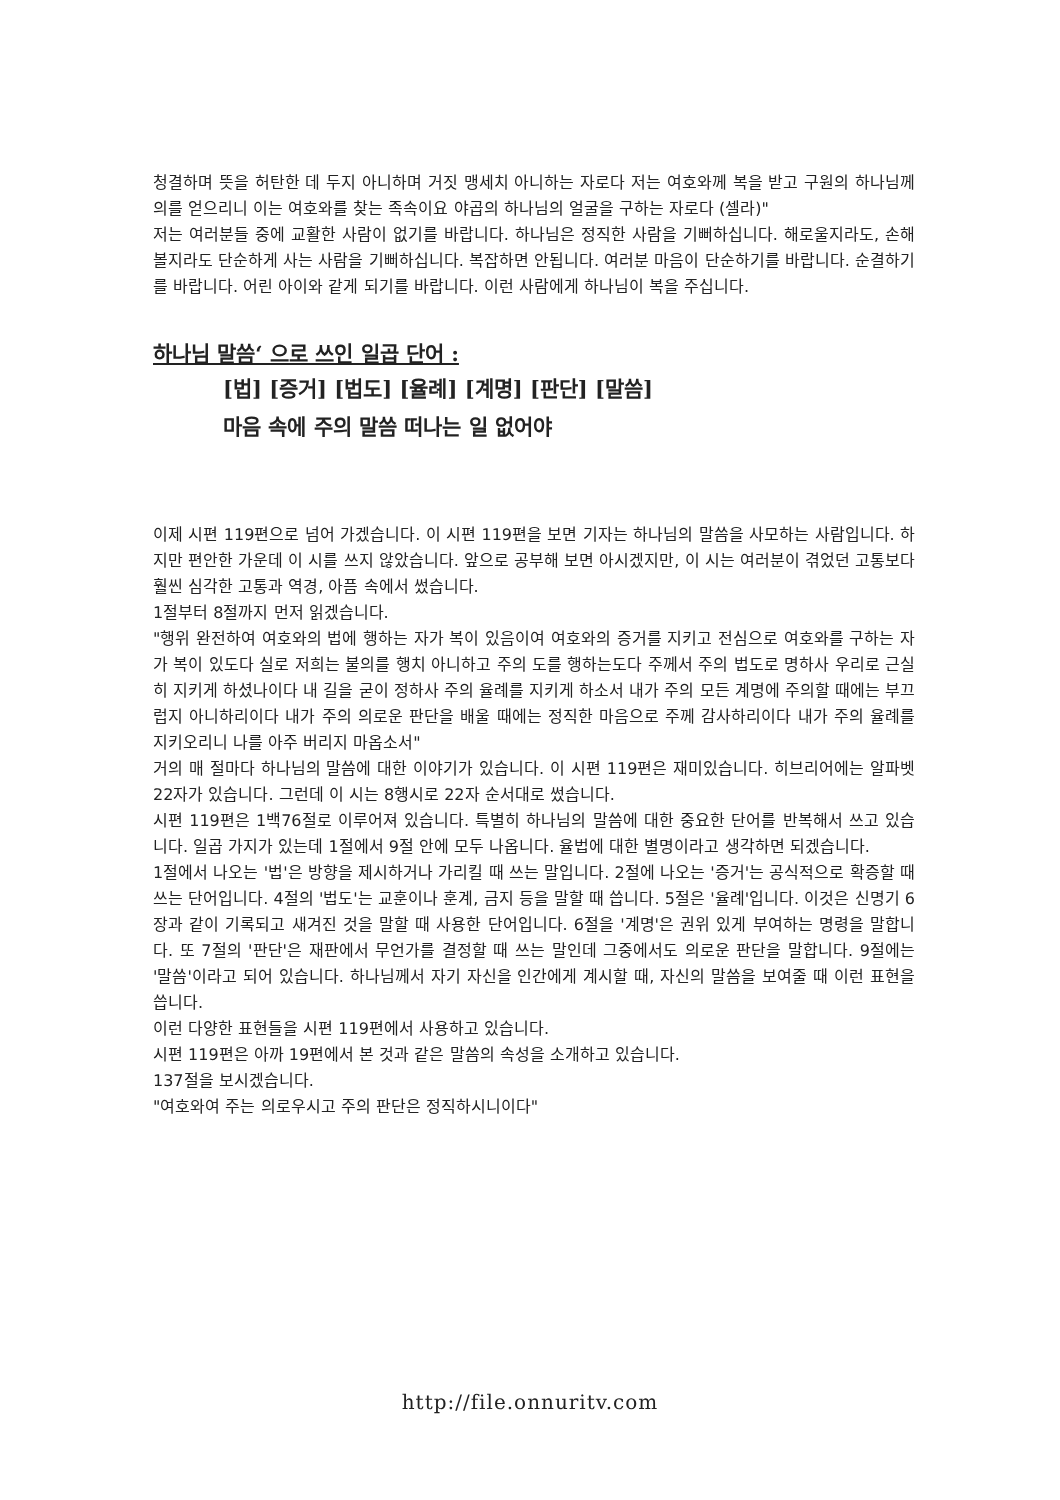청결하며 뜻을 허탄한 데 두지 아니하며 거짓 맹세치 아니하는 자로다 저는 여호와께 복을 받고 구원의 하나님께 의를 얻으리니 이는 여호와를 찾는 족속이요 야곱의 하나님의 얼굴을 구하는 자로다 (셀라)"
저는 여러분들 중에 교활한 사람이 없기를 바랍니다. 하나님은 정직한 사람을 기뻐하십니다. 해로울지라도, 손해 볼지라도 단순하게 사는 사람을 기뻐하십니다. 복잡하면 안됩니다. 여러분 마음이 단순하기를 바랍니다. 순결하기를 바랍니다. 어린 아이와 같게 되기를 바랍니다. 이런 사람에게 하나님이 복을 주십니다.
하나님 말씀‘ 으로 쓰인 일곱 단어 :
[법] [증거] [법도] [율례] [계명] [판단] [말씀]
마음 속에 주의 말씀 떠나는 일 없어야
이제 시편 119편으로 넘어 가겠습니다. 이 시편 119편을 보면 기자는 하나님의 말씀을 사모하는 사람입니다. 하지만 편안한 가운데 이 시를 쓰지 않았습니다. 앞으로 공부해 보면 아시겠지만, 이 시는 여러분이 겪었던 고통보다 훨씬 심각한 고통과 역경, 아픔 속에서 썼습니다.
1절부터 8절까지 먼저 읽겠습니다.
"행위 완전하여 여호와의 법에 행하는 자가 복이 있음이여 여호와의 증거를 지키고 전심으로 여호와를 구하는 자가 복이 있도다 실로 저희는 불의를 행치 아니하고 주의 도를 행하는도다 주께서 주의 법도로 명하사 우리로 근실히 지키게 하셨나이다 내 길을 굳이 정하사 주의 율례를 지키게 하소서 내가 주의 모든 계명에 주의할 때에는 부끄럽지 아니하리이다 내가 주의 의로운 판단을 배울 때에는 정직한 마음으로 주께 감사하리이다 내가 주의 율례를 지키오리니 나를 아주 버리지 마옵소서"
거의 매 절마다 하나님의 말씀에 대한 이야기가 있습니다. 이 시편 119편은 재미있습니다. 히브리어에는 알파벳 22자가 있습니다. 그런데 이 시는 8행시로 22자 순서대로 썼습니다.
시편 119편은 1백76절로 이루어져 있습니다. 특별히 하나님의 말씀에 대한 중요한 단어를 반복해서 쓰고 있습니다. 일곱 가지가 있는데 1절에서 9절 안에 모두 나옵니다. 율법에 대한 별명이라고 생각하면 되겠습니다.
1절에서 나오는 '법'은 방향을 제시하거나 가리킬 때 쓰는 말입니다. 2절에 나오는 '증거'는 공식적으로 확증할 때 쓰는 단어입니다. 4절의 '법도'는 교훈이나 훈계, 금지 등을 말할 때 씁니다. 5절은 '율례'입니다. 이것은 신명기 6장과 같이 기록되고 새겨진 것을 말할 때 사용한 단어입니다. 6절을 '계명'은 권위 있게 부여하는 명령을 말합니다. 또 7절의 '판단'은 재판에서 무언가를 결정할 때 쓰는 말인데 그중에서도 의로운 판단을 말합니다. 9절에는 '말씀'이라고 되어 있습니다. 하나님께서 자기 자신을 인간에게 계시할 때, 자신의 말씀을 보여줄 때 이런 표현을 씁니다.
이런 다양한 표현들을 시편 119편에서 사용하고 있습니다.
시편 119편은 아까 19편에서 본 것과 같은 말씀의 속성을 소개하고 있습니다.
137절을 보시겠습니다.
"여호와여 주는 의로우시고 주의 판단은 정직하시니이다"
http://file.onnuritv.com